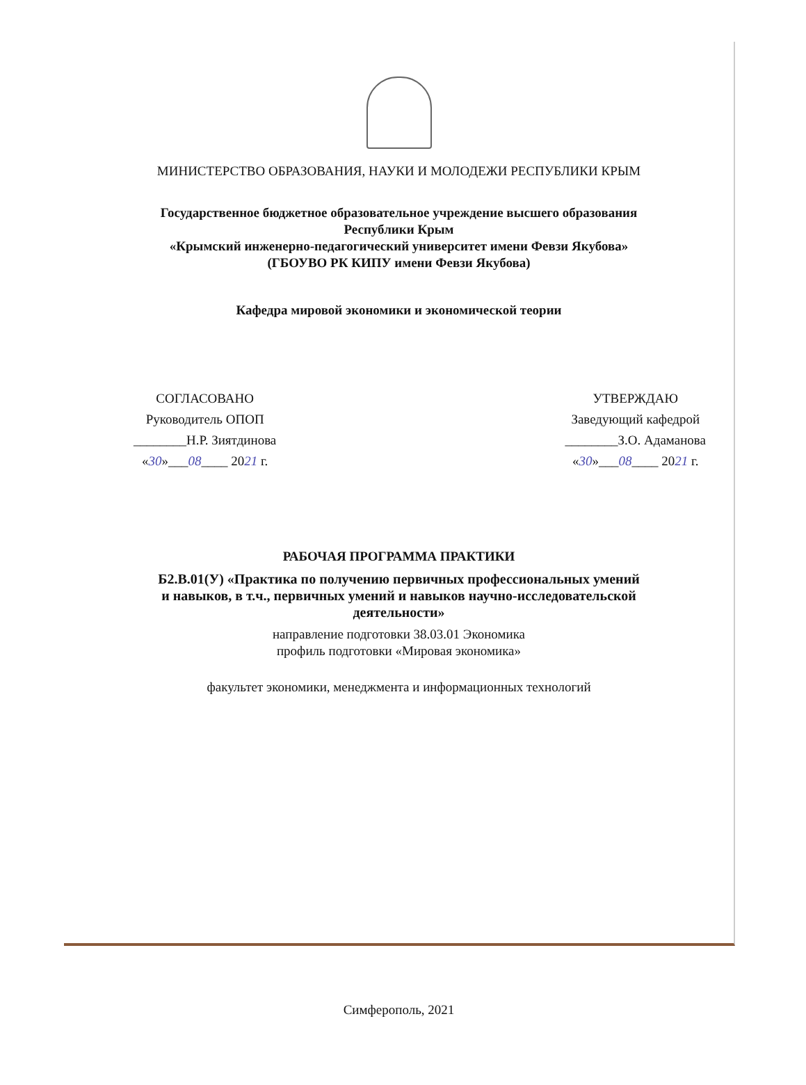МИНИСТЕРСТВО ОБРАЗОВАНИЯ, НАУКИ И МОЛОДЕЖИ РЕСПУБЛИКИ КРЫМ
Государственное бюджетное образовательное учреждение высшего образования
Республики Крым
«Крымский инженерно-педагогический университет имени Февзи Якубова»
(ГБОУВО РК КИПУ имени Февзи Якубова)
Кафедра мировой экономики и экономической теории
СОГЛАСОВАНО
Руководитель ОПОП
________Н.Р. Зиятдинова
«30»___08____ 2021 г.
УТВЕРЖДАЮ
Заведующий кафедрой
________З.О. Адаманова
«30»___08____ 2021 г.
РАБОЧАЯ ПРОГРАММА ПРАКТИКИ
Б2.В.01(У) «Практика по получению первичных профессиональных умений
и навыков, в т.ч., первичных умений и навыков научно-исследовательской
деятельности»
направление подготовки 38.03.01 Экономика
профиль подготовки «Мировая экономика»
факультет экономики, менеджмента и информационных технологий
Симферополь, 2021